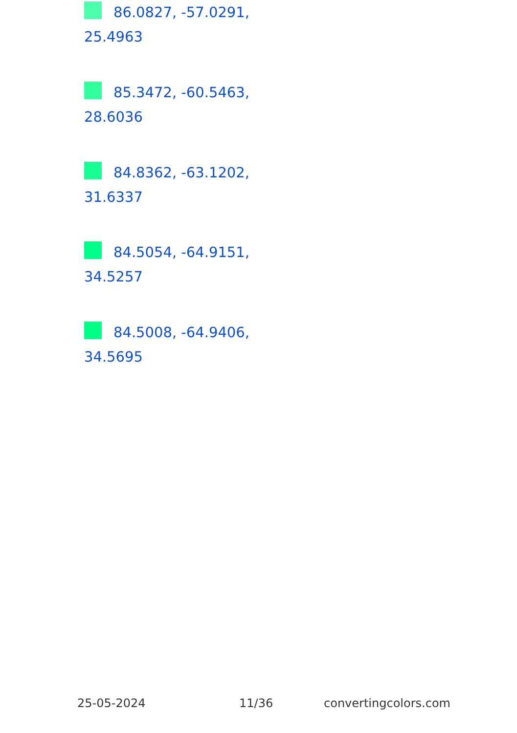86.0827, -57.0291, 25.4963
85.3472, -60.5463, 28.6036
84.8362, -63.1202, 31.6337
84.5054, -64.9151, 34.5257
84.5008, -64.9406, 34.5695
25-05-2024 11/36 convertingcolors.com